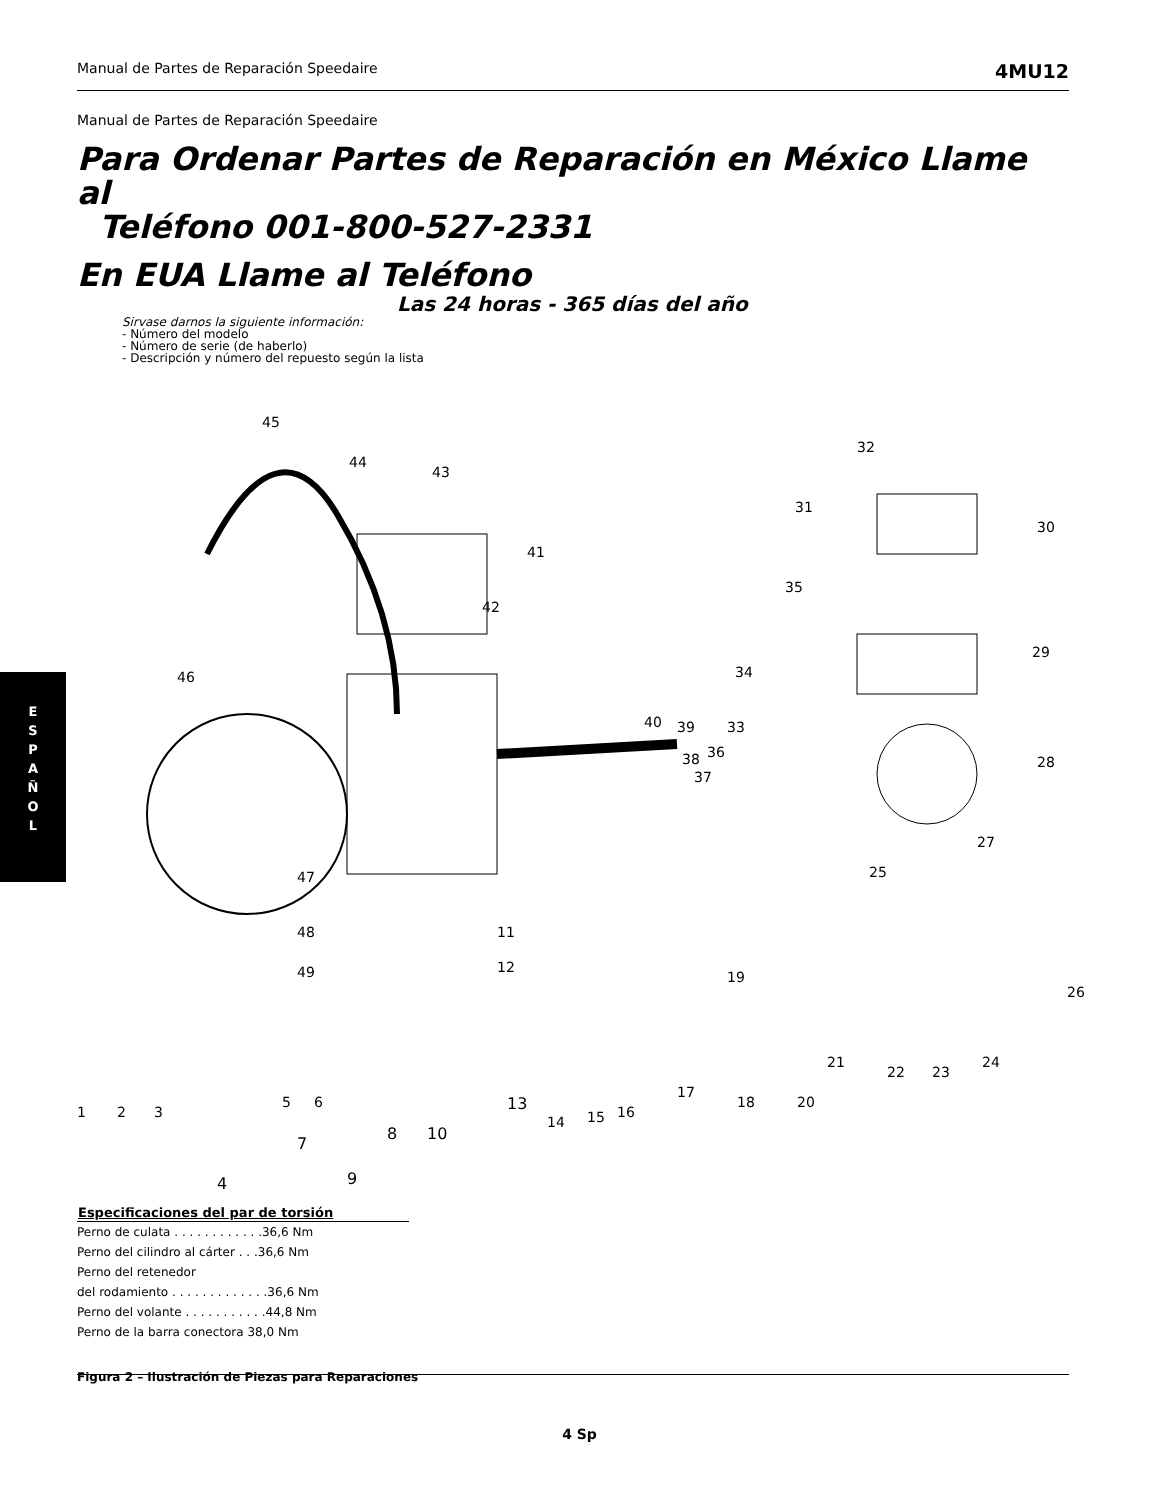Manual de Partes de Reparación Speedaire 4MU12
E
S
P
A
Ñ
O
L
Manual de Partes de Reparación Speedaire
Para Ordenar Partes de Reparación en México Llame al
Teléfono 001-800-527-2331
En EUA Llame al Teléfono
Las 24 horas - 365 días del año
Sirvase darnos la siguiente información:
- Número del modelo
- Número de serie (de haberlo)
- Descripción y número del repuesto según la lista
45
44
43
41
42
32
31
30
35
29
34
40 39 33
36 38
37
46
28
27
25 47
48 11
12 49 19
26
21
22 23
24
1 2 3
5 6
17
18 20
14 15 16
13
7
8 10
4 9
| Especificaciones del par de torsión |
| --- |
| Perno de culata . . . . . . . . . . . .36,6 Nm |
| Perno del cilindro al cárter . . .36,6 Nm |
| Perno del retenedor |
| del rodamiento . . . . . . . . . . . . .36,6 Nm |
| Perno del volante . . . . . . . . . . .44,8 Nm |
| Perno de la barra conectora 38,0 Nm |
Figura 2 – Ilustración de Piezas para Reparaciones
4 Sp